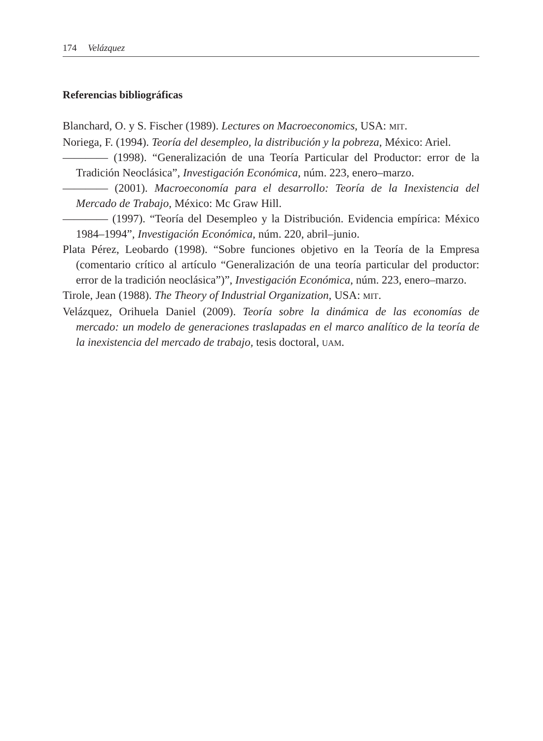174 Velázquez
Referencias bibliográficas
Blanchard, O. y S. Fischer (1989). Lectures on Macroeconomics, USA: MIT.
Noriega, F. (1994). Teoría del desempleo, la distribución y la pobreza, México: Ariel.
———— (1998). “Generalización de una Teoría Particular del Productor: error de la Tradición Neoclásica”, Investigación Económica, núm. 223, enero–marzo.
———— (2001). Macroeconomía para el desarrollo: Teoría de la Inexistencia del Mercado de Trabajo, México: Mc Graw Hill.
———— (1997). “Teoría del Desempleo y la Distribución. Evidencia empírica: México 1984–1994”, Investigación Económica, núm. 220, abril–junio.
Plata Pérez, Leobardo (1998). “Sobre funciones objetivo en la Teoría de la Empresa (comentario crítico al artículo “Generalización de una teoría particular del productor: error de la tradición neoclásica”)”, Investigación Económica, núm. 223, enero–marzo.
Tirole, Jean (1988). The Theory of Industrial Organization, USA: MIT.
Velázquez, Orihuela Daniel (2009). Teoría sobre la dinámica de las economías de mercado: un modelo de generaciones traslapadas en el marco analítico de la teoría de la inexistencia del mercado de trabajo, tesis doctoral, UAM.